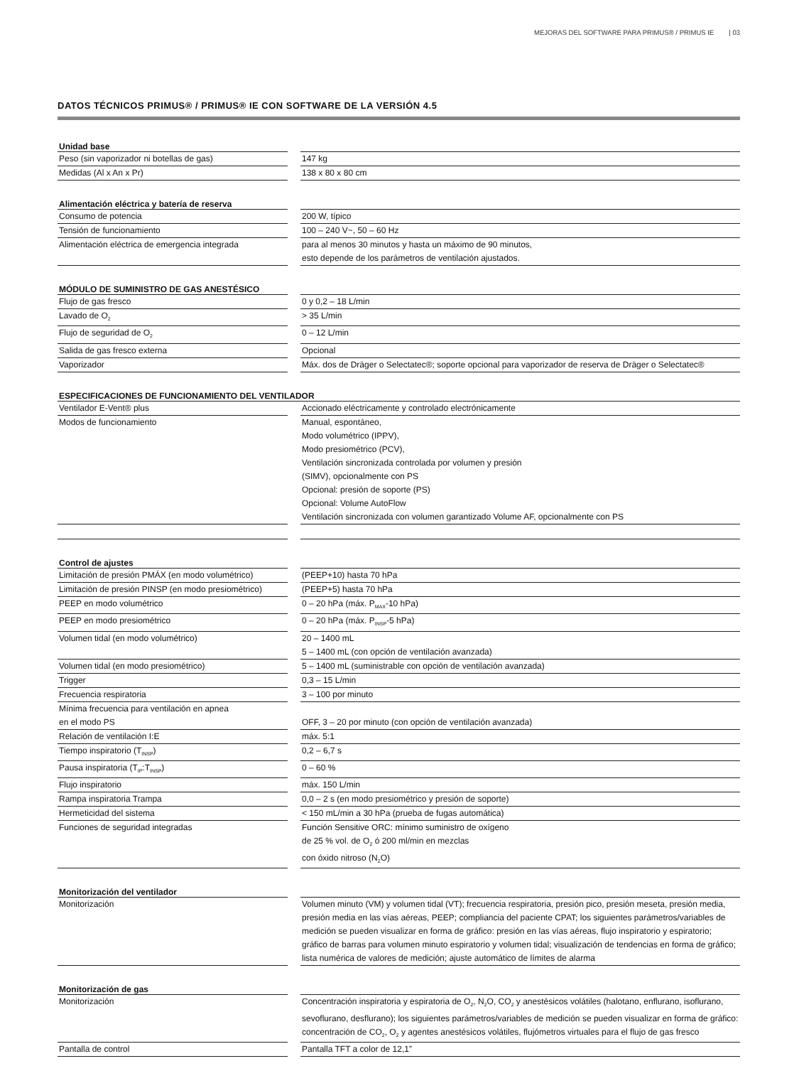MEJORAS DEL SOFTWARE PARA PRIMUS® / PRIMUS IE | 03
DATOS TÉCNICOS PRIMUS® / PRIMUS® IE CON SOFTWARE DE LA VERSIÓN 4.5
| Unidad base | | |
| Peso (sin vaporizador ni botellas de gas) | | 147 kg |
| Medidas (Al x An x Pr) | | 138 x 80 x 80 cm |
| Alimentación eléctrica y batería de reserva | | |
| Consumo de potencia | | 200 W, típico |
| Tensión de funcionamiento | | 100 – 240 V~, 50 – 60 Hz |
| Alimentación eléctrica de emergencia integrada | | para al menos 30 minutos y hasta un máximo de 90 minutos, esto depende de los parámetros de ventilación ajustados. |
| MÓDULO DE SUMINISTRO DE GAS ANESTÉSICO | | |
| Flujo de gas fresco | | 0 y 0,2 – 18 L/min |
| Lavado de O<sub>2</sub> | | > 35 L/min |
| Flujo de seguridad de O<sub>2</sub> | | 0 – 12 L/min |
| Salida de gas fresco externa | | Opcional |
| Vaporizador | | Máx. dos de Dräger o Selectatec®; soporte opcional para vaporizador de reserva de Dräger o Selectatec® |
| ESPECIFICACIONES DE FUNCIONAMIENTO DEL VENTILADOR | | |
| Ventilador E-Vent® plus | | Accionado eléctricamente y controlado electrónicamente |
| Modos de funcionamiento | | Manual, espontáneo, Modo volumétrico (IPPV), Modo presiométrico (PCV), Ventilación sincronizada controlada por volumen y presión (SIMV), opcionalmente con PS Opcional: presión de soporte (PS) Opcional: Volume AutoFlow Ventilación sincronizada con volumen garantizado Volume AF, opcionalmente con PS |
| Control de ajustes | | |
| Limitación de presión PMÁX (en modo volumétrico) | | (PEEP+10) hasta 70 hPa |
| Limitación de presión PINSP (en modo presiométrico) | | (PEEP+5) hasta 70 hPa |
| PEEP en modo volumétrico | | 0 – 20 hPa (máx. P<sub>MAX</sub>-10 hPa) |
| PEEP en modo presiométrico | | 0 – 20 hPa (máx. P<sub>INSP</sub>-5 hPa) |
| Volumen tidal (en modo volumétrico) | | 20 – 1400 mL 5 – 1400 mL (con opción de ventilación avanzada) |
| Volumen tidal (en modo presiométrico) | | 5 – 1400 mL (suministrable con opción de ventilación avanzada) |
| Trigger | | 0,3 – 15 L/min |
| Frecuencia respiratoria | | 3 – 100 por minuto |
| Mínima frecuencia para ventilación en apnea en el modo PS | | OFF, 3 – 20 por minuto (con opción de ventilación avanzada) |
| Relación de ventilación I:E | | máx. 5:1 |
| Tiempo inspiratorio (T<sub>INSP</sub>) | | 0,2 – 6,7 s |
| Pausa inspiratoria (T<sub>IP</sub>:T<sub>INSP</sub>) | | 0 – 60 % |
| Flujo inspiratorio | | máx. 150 L/min |
| Rampa inspiratoria Trampa | | 0,0 – 2 s (en modo presiométrico y presión de soporte) |
| Hermeticidad del sistema | | < 150 mL/min a 30 hPa (prueba de fugas automática) |
| Funciones de seguridad integradas | | Función Sensitive ORC: mínimo suministro de oxígeno de 25 % vol. de O<sub>2</sub> ó 200 ml/min en mezclas con óxido nitroso (N<sub>2</sub>O) |
| Monitorización del ventilador | | |
| Monitorización | | Volumen minuto (VM) y volumen tidal (VT); frecuencia respiratoria, presión pico, presión meseta, presión media, presión media en las vías aéreas, PEEP; compliancia del paciente CPAT; los siguientes parámetros/variables de medición se pueden visualizar en forma de gráfico: presión en las vías aéreas, flujo inspiratorio y espiratorio; gráfico de barras para volumen minuto espiratorio y volumen tidal; visualización de tendencias en forma de gráfico; lista numérica de valores de medición; ajuste automático de límites de alarma |
| Monitorización de gas | | |
| Monitorización | | Concentración inspiratoria y espiratoria de O<sub>2</sub>, N<sub>2</sub>O, CO<sub>2</sub> y anestésicos volátiles (halotano, enflurano, isoflurano, sevoflurano, desflurano); los siguientes parámetros/variables de medición se pueden visualizar en forma de gráfico: concentración de CO<sub>2</sub>, O<sub>2</sub> y agentes anestésicos volátiles, flujómetros virtuales para el flujo de gas fresco |
| Pantalla de control | | Pantalla TFT a color de 12,1” |